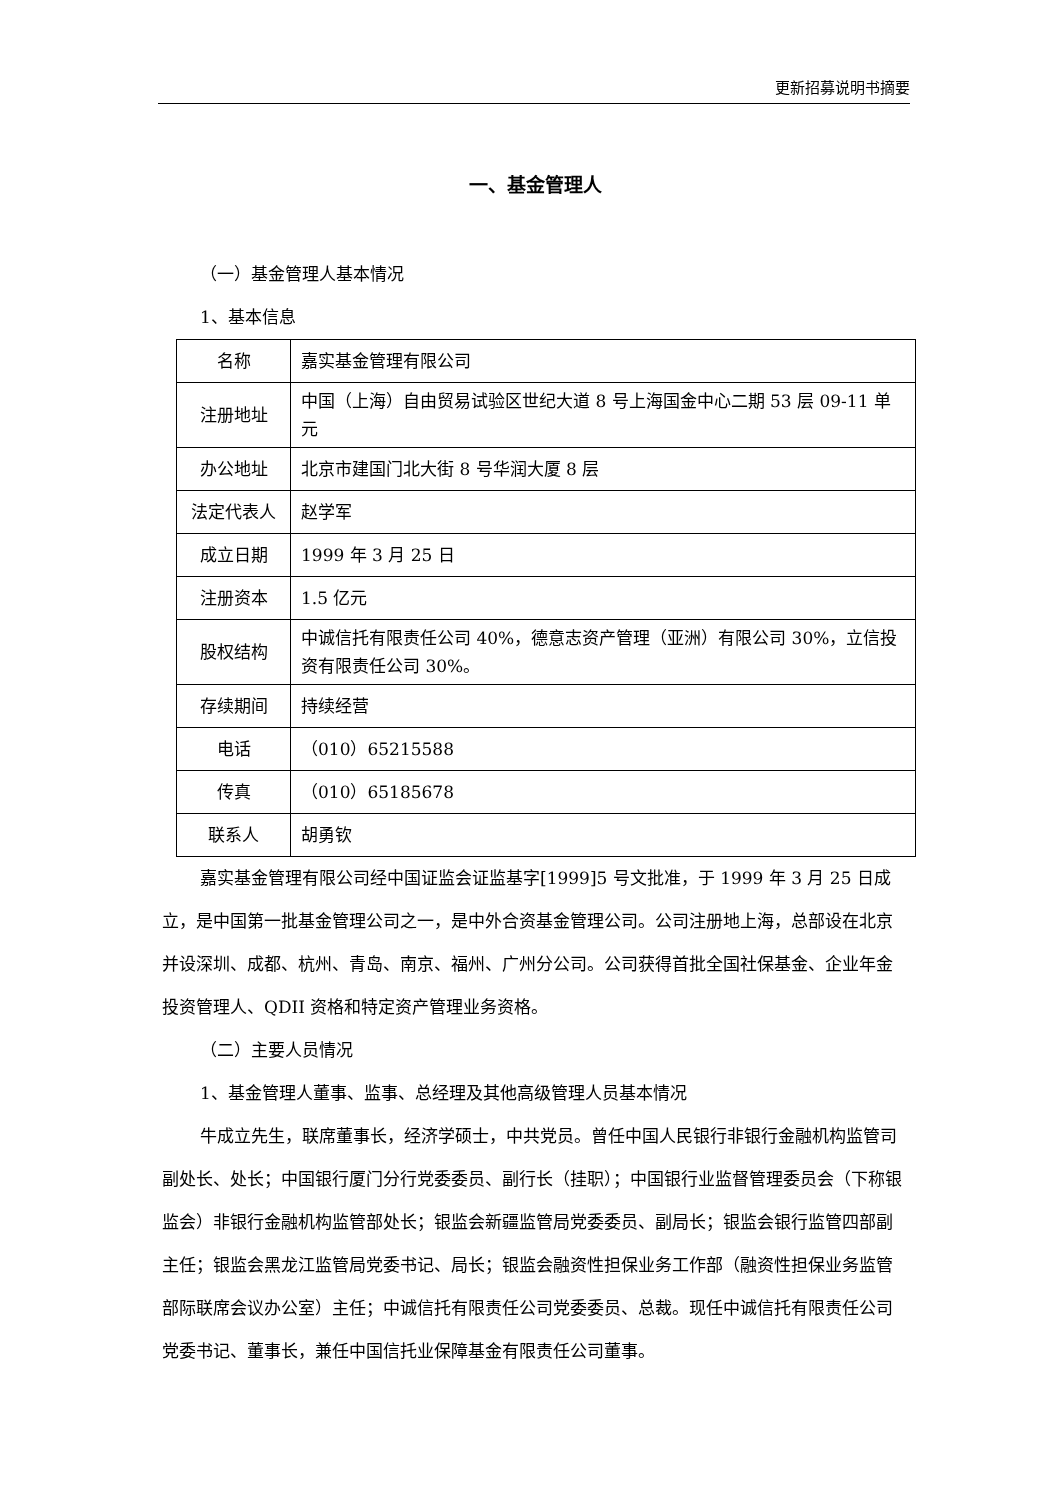更新招募说明书摘要
一、基金管理人
（一）基金管理人基本情况
1、基本信息
| 名称 | 嘉实基金管理有限公司 |
| 注册地址 | 中国（上海）自由贸易试验区世纪大道 8 号上海国金中心二期 53 层 09-11 单元 |
| 办公地址 | 北京市建国门北大街 8 号华润大厦 8 层 |
| 法定代表人 | 赵学军 |
| 成立日期 | 1999 年 3 月 25 日 |
| 注册资本 | 1.5 亿元 |
| 股权结构 | 中诚信托有限责任公司 40%，德意志资产管理（亚洲）有限公司 30%，立信投资有限责任公司 30%。 |
| 存续期间 | 持续经营 |
| 电话 | （010）65215588 |
| 传真 | （010）65185678 |
| 联系人 | 胡勇钦 |
嘉实基金管理有限公司经中国证监会证监基字[1999]5 号文批准，于 1999 年 3 月 25 日成立，是中国第一批基金管理公司之一，是中外合资基金管理公司。公司注册地上海，总部设在北京并设深圳、成都、杭州、青岛、南京、福州、广州分公司。公司获得首批全国社保基金、企业年金投资管理人、QDII 资格和特定资产管理业务资格。
（二）主要人员情况
1、基金管理人董事、监事、总经理及其他高级管理人员基本情况
牛成立先生，联席董事长，经济学硕士，中共党员。曾任中国人民银行非银行金融机构监管司副处长、处长；中国银行厦门分行党委委员、副行长（挂职）；中国银行业监督管理委员会（下称银监会）非银行金融机构监管部处长；银监会新疆监管局党委委员、副局长；银监会银行监管四部副主任；银监会黑龙江监管局党委书记、局长；银监会融资性担保业务工作部（融资性担保业务监管部际联席会议办公室）主任；中诚信托有限责任公司党委委员、总裁。现任中诚信托有限责任公司党委书记、董事长，兼任中国信托业保障基金有限责任公司董事。